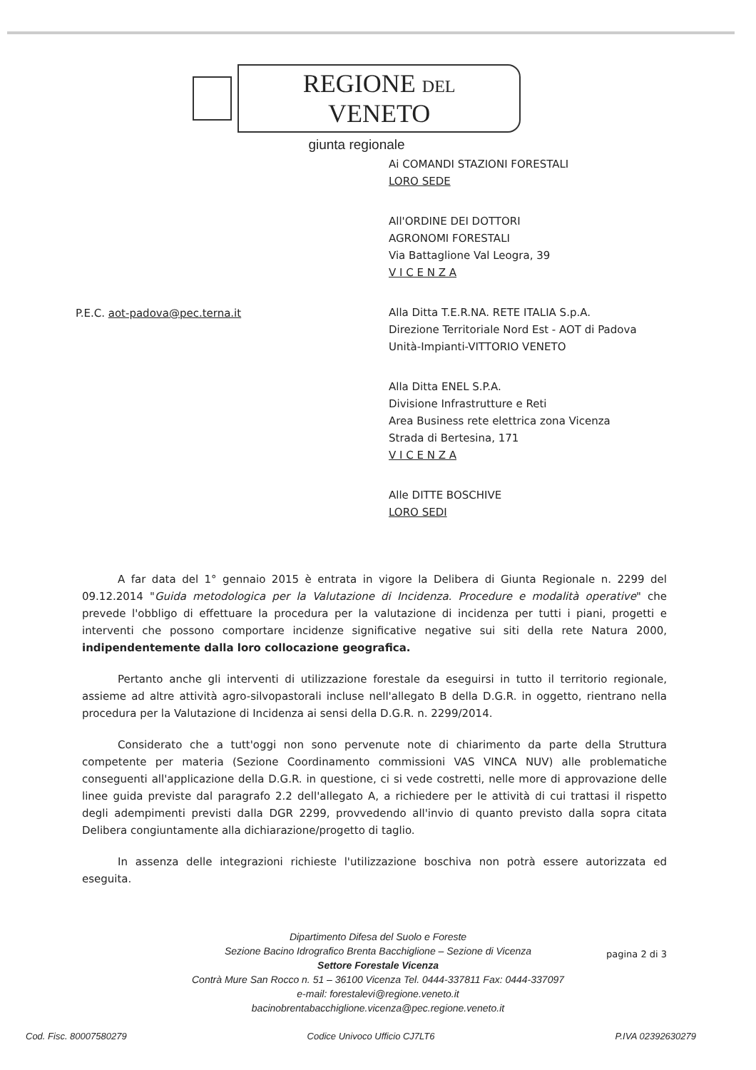REGIONE DEL VENETO
giunta regionale
Ai COMANDI STAZIONI FORESTALI
LORO SEDE
All'ORDINE DEI DOTTORI
AGRONOMI FORESTALI
Via Battaglione Val Leogra, 39
V I C E N Z A
Alla Ditta T.E.R.NA. RETE ITALIA S.p.A.
Direzione Territoriale Nord Est - AOT di Padova
Unità-Impianti-VITTORIO VENETO
Alla Ditta ENEL S.P.A.
Divisione Infrastrutture e Reti
Area Business rete elettrica zona Vicenza
Strada di Bertesina, 171
V I C E N Z A
Alle DITTE BOSCHIVE
LORO SEDI
P.E.C. aot-padova@pec.terna.it
A far data del 1° gennaio 2015 è entrata in vigore la Delibera di Giunta Regionale n. 2299 del 09.12.2014 "Guida metodologica per la Valutazione di Incidenza. Procedure e modalità operative" che prevede l'obbligo di effettuare la procedura per la valutazione di incidenza per tutti i piani, progetti e interventi che possono comportare incidenze significative negative sui siti della rete Natura 2000, indipendentemente dalla loro collocazione geografica.
Pertanto anche gli interventi di utilizzazione forestale da eseguirsi in tutto il territorio regionale, assieme ad altre attività agro-silvopastorali incluse nell'allegato B della D.G.R. in oggetto, rientrano nella procedura per la Valutazione di Incidenza ai sensi della D.G.R. n. 2299/2014.
Considerato che a tutt'oggi non sono pervenute note di chiarimento da parte della Struttura competente per materia (Sezione Coordinamento commissioni VAS VINCA NUV) alle problematiche conseguenti all'applicazione della D.G.R. in questione, ci si vede costretti, nelle more di approvazione delle linee guida previste dal paragrafo 2.2 dell'allegato A, a richiedere per le attività di cui trattasi il rispetto degli adempimenti previsti dalla DGR 2299, provvedendo all'invio di quanto previsto dalla sopra citata Delibera congiuntamente alla dichiarazione/progetto di taglio.
In assenza delle integrazioni richieste l'utilizzazione boschiva non potrà essere autorizzata ed eseguita.
Dipartimento Difesa del Suolo e Foreste
Sezione Bacino Idrografico Brenta Bacchiglione – Sezione di Vicenza
Settore Forestale Vicenza
Contrà Mure San Rocco n. 51 – 36100 Vicenza Tel. 0444-337811 Fax: 0444-337097
e-mail: forestalevi@regione.veneto.it
bacinobrentabacchiglione.vicenza@pec.regione.veneto.it
pagina 2 di 3
Cod. Fisc. 80007580279 Codice Univoco Ufficio CJ7LT6 P.IVA 02392630279